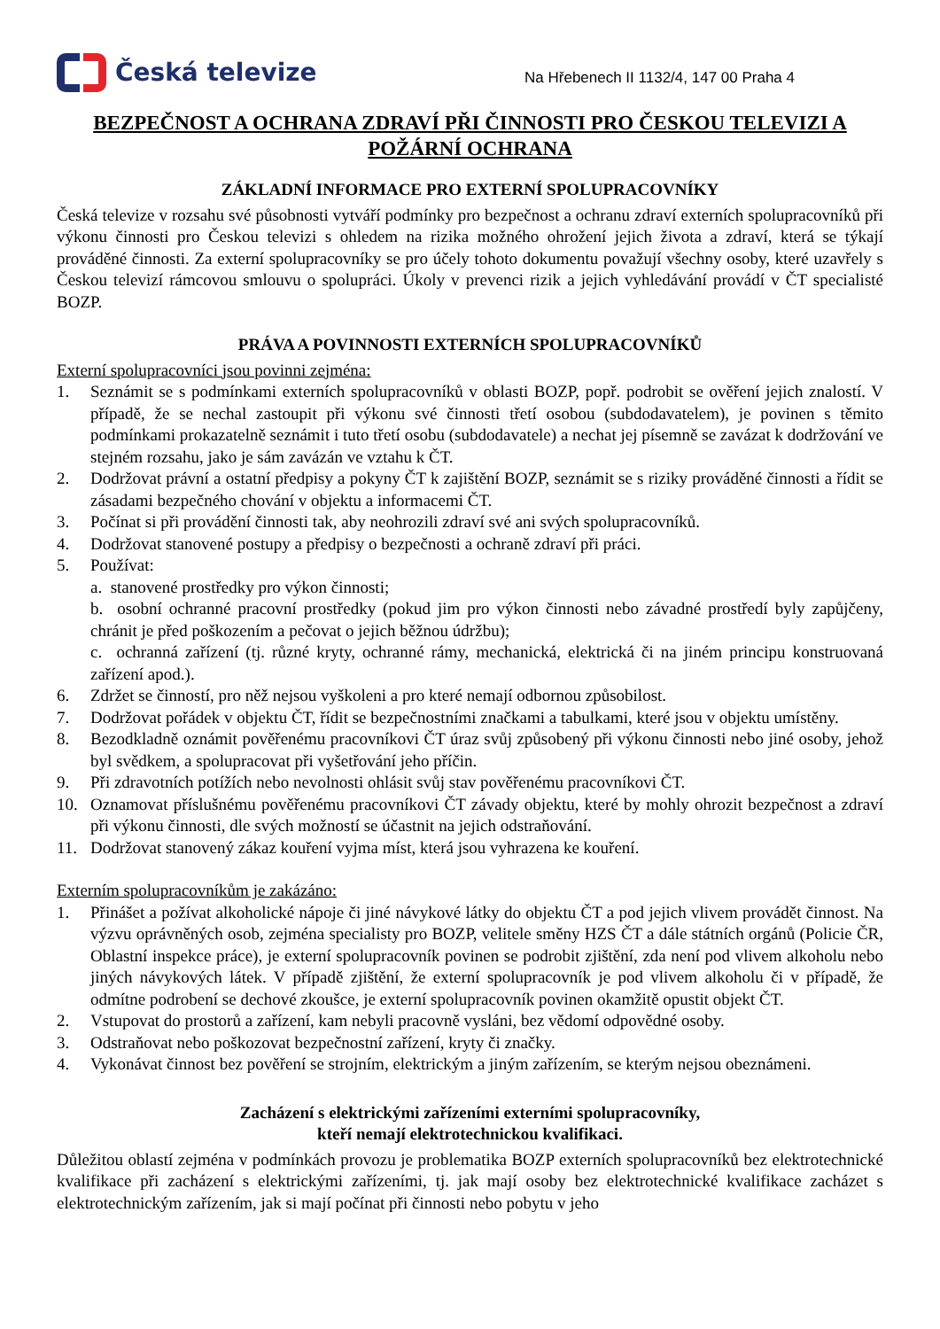Česká televize
Na Hřebenech II 1132/4, 147 00 Praha 4
BEZPEČNOST A OCHRANA ZDRAVÍ PŘI ČINNOSTI PRO ČESKOU TELEVIZI A POŽÁRNÍ OCHRANA
ZÁKLADNÍ INFORMACE PRO EXTERNÍ SPOLUPRACOVNÍKY
Česká televize v rozsahu své působnosti vytváří podmínky pro bezpečnost a ochranu zdraví externích spolupracovníků při výkonu činnosti pro Českou televizi s ohledem na rizika možného ohrožení jejich života a zdraví, která se týkají prováděné činnosti. Za externí spolupracovníky se pro účely tohoto dokumentu považují všechny osoby, které uzavřely s Českou televizí rámcovou smlouvu o spolupráci. Úkoly v prevenci rizik a jejich vyhledávání provádí v ČT specialisté BOZP.
PRÁVA A POVINNOSTI EXTERNÍCH SPOLUPRACOVNÍKŮ
Externí spolupracovníci jsou povinni zejména:
1. Seznámit se s podmínkami externích spolupracovníků v oblasti BOZP, popř. podrobit se ověření jejich znalostí. V případě, že se nechal zastoupit při výkonu své činnosti třetí osobou (subdodavatelem), je povinen s těmito podmínkami prokazatelně seznámit i tuto třetí osobu (subdodavatele) a nechat jej písemně se zavázat k dodržování ve stejném rozsahu, jako je sám zavázán ve vztahu k ČT.
2. Dodržovat právní a ostatní předpisy a pokyny ČT k zajištění BOZP, seznámit se s riziky prováděné činnosti a řídit se zásadami bezpečného chování v objektu a informacemi ČT.
3. Počínat si při provádění činnosti tak, aby neohrozili zdraví své ani svých spolupracovníků.
4. Dodržovat stanovené postupy a předpisy o bezpečnosti a ochraně zdraví při práci.
5. Používat:
a. stanovené prostředky pro výkon činnosti;
b. osobní ochranné pracovní prostředky (pokud jim pro výkon činnosti nebo závadné prostředí byly zapůjčeny, chránit je před poškozením a pečovat o jejich běžnou údržbu);
c. ochranná zařízení (tj. různé kryty, ochranné rámy, mechanická, elektrická či na jiném principu konstruovaná zařízení apod.).
6. Zdržet se činností, pro něž nejsou vyškoleni a pro které nemají odbornou způsobilost.
7. Dodržovat pořádek v objektu ČT, řídit se bezpečnostními značkami a tabulkami, které jsou v objektu umístěny.
8. Bezodkladně oznámit pověřenému pracovníkovi ČT úraz svůj způsobený při výkonu činnosti nebo jiné osoby, jehož byl svědkem, a spolupracovat při vyšetřování jeho příčin.
9. Při zdravotních potížích nebo nevolnosti ohlásit svůj stav pověřenému pracovníkovi ČT.
10. Oznamovat příslušnému pověřenému pracovníkovi ČT závady objektu, které by mohly ohrozit bezpečnost a zdraví při výkonu činnosti, dle svých možností se účastnit na jejich odstraňování.
11. Dodržovat stanovený zákaz kouření vyjma míst, která jsou vyhrazena ke kouření.
Externím spolupracovníkům je zakázáno:
1. Přinášet a požívat alkoholické nápoje či jiné návykové látky do objektu ČT a pod jejich vlivem provádět činnost. Na výzvu oprávněných osob, zejména specialisty pro BOZP, velitele směny HZS ČT a dále státních orgánů (Policie ČR, Oblastní inspekce práce), je externí spolupracovník povinen se podrobit zjištění, zda není pod vlivem alkoholu nebo jiných návykových látek. V případě zjištění, že externí spolupracovník je pod vlivem alkoholu či v případě, že odmítne podrobení se dechové zkoušce, je externí spolupracovník povinen okamžitě opustit objekt ČT.
2. Vstupovat do prostorů a zařízení, kam nebyli pracovně vysláni, bez vědomí odpovědné osoby.
3. Odstraňovat nebo poškozovat bezpečnostní zařízení, kryty či značky.
4. Vykonávat činnost bez pověření se strojním, elektrickým a jiným zařízením, se kterým nejsou obeznámeni.
Zacházení s elektrickými zařízeními externími spolupracovníky,
kteří nemají elektrotechnickou kvalifikaci.
Důležitou oblastí zejména v podmínkách provozu je problematika BOZP externích spolupracovníků bez elektrotechnické kvalifikace při zacházení s elektrickými zařízeními, tj. jak mají osoby bez elektrotechnické kvalifikace zacházet s elektrotechnickým zařízením, jak si mají počínat při činnosti nebo pobytu v jeho